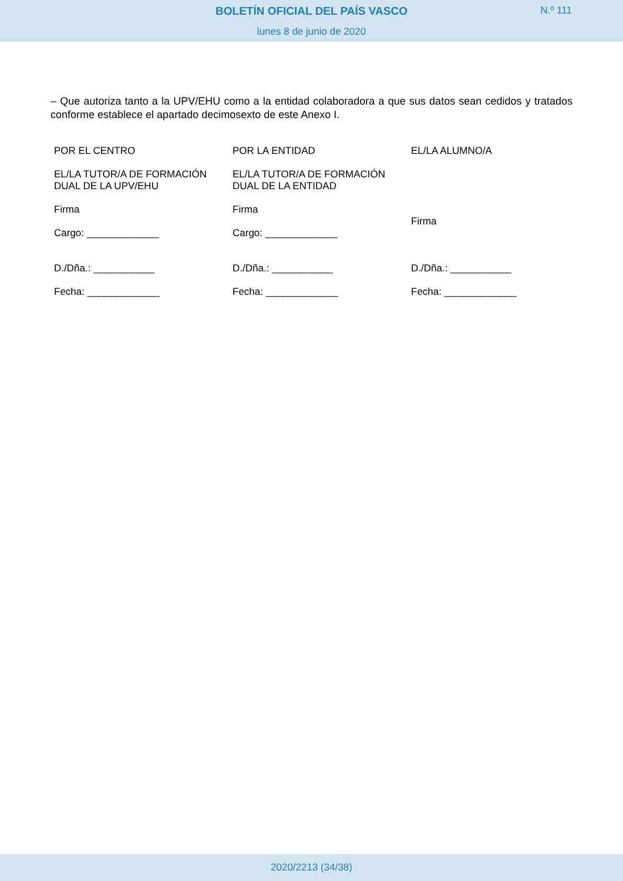BOLETÍN OFICIAL DEL PAÍS VASCO N.º 111
lunes 8 de junio de 2020
– Que autoriza tanto a la UPV/EHU como a la entidad colaboradora a que sus datos sean cedidos y tratados conforme establece el apartado decimosexto de este Anexo I.
| POR EL CENTRO | POR LA ENTIDAD | EL/LA ALUMNO/A |
| EL/LA TUTOR/A DE FORMACIÓN DUAL DE LA UPV/EHU | EL/LA TUTOR/A DE FORMACIÓN DUAL DE LA ENTIDAD | |
| Firma | Firma | Firma |
| Cargo: _____________ | Cargo: _____________ | |
| D./Dña.: ___________ | D./Dña.: ___________ | D./Dña.: ___________ |
| Fecha: _____________ | Fecha: _____________ | Fecha: _____________ |
2020/2213 (34/38)